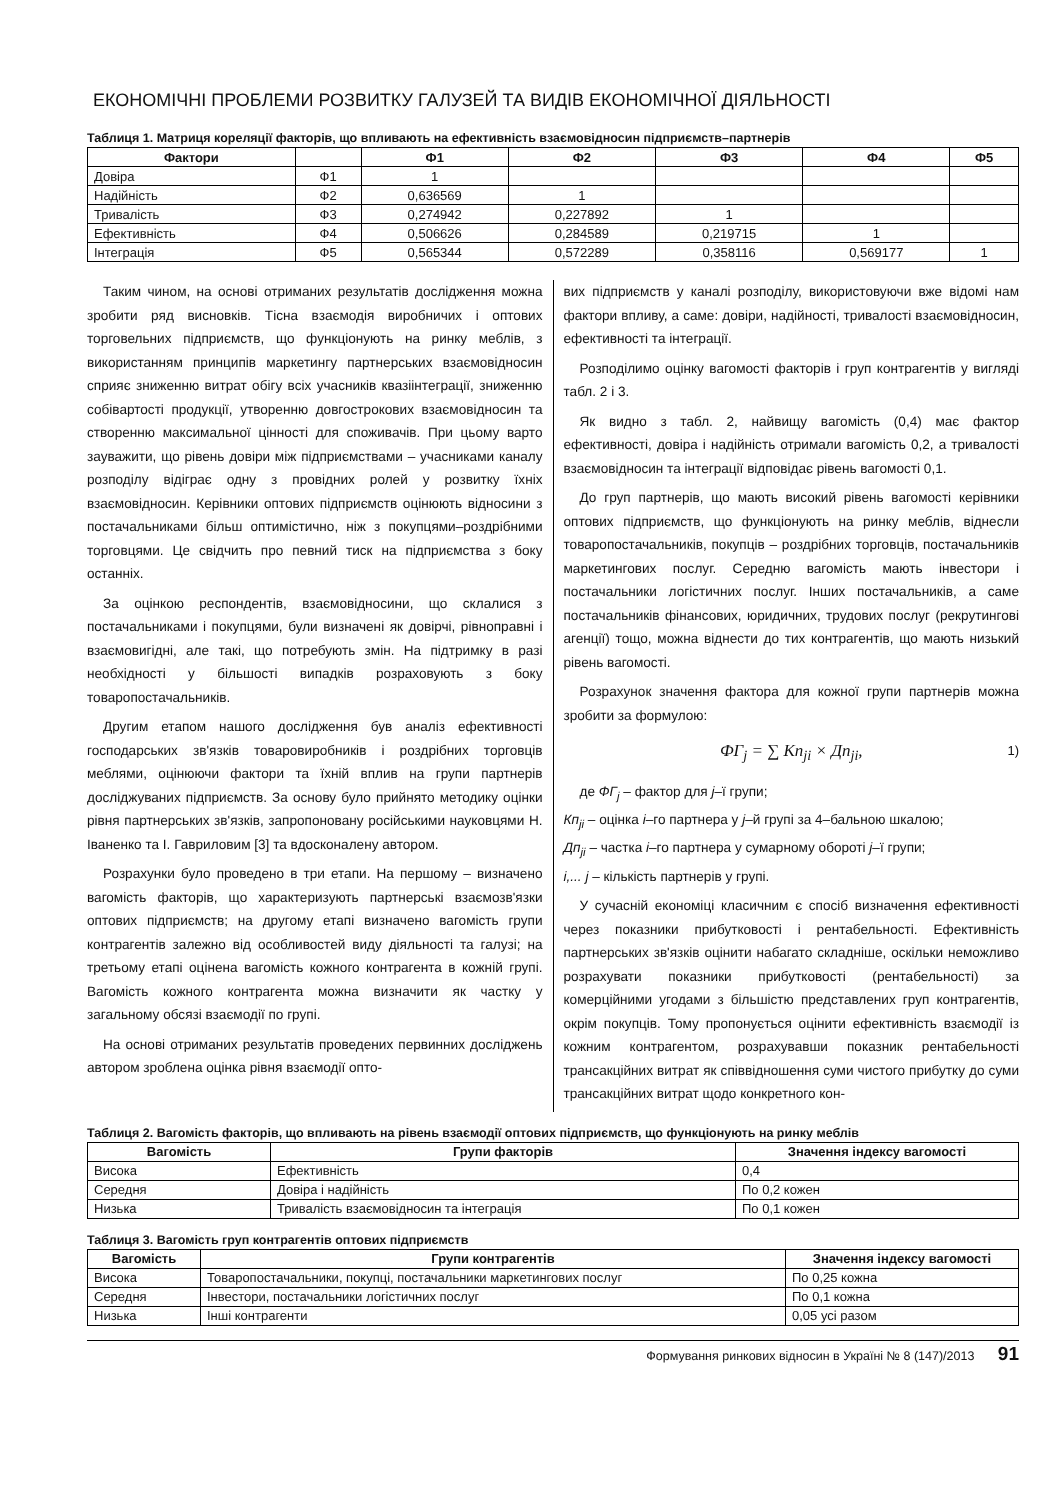ЕКОНОМІЧНІ ПРОБЛЕМИ РОЗВИТКУ ГАЛУЗЕЙ ТА ВИДІВ ЕКОНОМІЧНОЇ ДІЯЛЬНОСТІ
Таблиця 1. Матриця кореляції факторів, що впливають на ефективність взаємовідносин підприємств–партнерів
| Фактори | | Ф1 | Ф2 | Ф3 | Ф4 | Ф5 |
| --- | --- | --- | --- | --- | --- | --- |
| Довіра | Ф1 | 1 | | | | |
| Надійність | Ф2 | 0,636569 | 1 | | | |
| Тривалість | Ф3 | 0,274942 | 0,227892 | 1 | | |
| Ефективність | Ф4 | 0,506626 | 0,284589 | 0,219715 | 1 | |
| Інтеграція | Ф5 | 0,565344 | 0,572289 | 0,358116 | 0,569177 | 1 |
Таким чином, на основі отриманих результатів дослідження можна зробити ряд висновків. Тісна взаємодія виробничих і оптових торговельних підприємств, що функціонують на ринку меблів, з використанням принципів маркетингу партнерських взаємовідносин сприяє зниженню витрат обігу всіх учасників квазіінтеграції, зниженню собівартості продукції, утворенню довгострокових взаємовідносин та створенню максимальної цінності для споживачів. При цьому варто зауважити, що рівень довіри між підприємствами – учасниками каналу розподілу відіграє одну з провідних ролей у розвитку їхніх взаємовідносин. Керівники оптових підприємств оцінюють відносини з постачальниками більш оптимістично, ніж з покупцями–роздрібними торговцями. Це свідчить про певний тиск на підприємства з боку останніх.
За оцінкою респондентів, взаємовідносини, що склалися з постачальниками і покупцями, були визначені як довірчі, рівноправні і взаємовигідні, але такі, що потребують змін. На підтримку в разі необхідності у більшості випадків розраховують з боку товаропостачальників.
Другим етапом нашого дослідження був аналіз ефективності господарських зв'язків товаровиробників і роздрібних торговців меблями, оцінюючи фактори та їхній вплив на групи партнерів досліджуваних підприємств. За основу було прийнято методику оцінки рівня партнерських зв'язків, запропоновану російськими науковцями Н. Іваненко та І. Гавриловим [3] та вдосконалену автором.
Розрахунки було проведено в три етапи. На першому – визначено вагомість факторів, що характеризують партнерські взаємозв'язки оптових підприємств; на другому етапі визначено вагомість групи контрагентів залежно від особливостей виду діяльності та галузі; на третьому етапі оцінена вагомість кожного контрагента в кожній групі. Вагомість кожного контрагента можна визначити як частку у загальному обсязі взаємодії по групі.
На основі отриманих результатів проведених первинних досліджень автором зроблена оцінка рівня взаємодії опто-
вих підприємств у каналі розподілу, використовуючи вже відомі нам фактори впливу, а саме: довіри, надійності, тривалості взаємовідносин, ефективності та інтеграції.
Розподілимо оцінку вагомості факторів і груп контрагентів у вигляді табл. 2 і 3.
Як видно з табл. 2, найвищу вагомість (0,4) має фактор ефективності, довіра і надійність отримали вагомість 0,2, а тривалості взаємовідносин та інтеграції відповідає рівень вагомості 0,1.
До груп партнерів, що мають високий рівень вагомості керівники оптових підприємств, що функціонують на ринку меблів, віднесли товаропостачальників, покупців – роздрібних торговців, постачальників маркетингових послуг. Середню вагомість мають інвестори і постачальники логістичних послуг. Інших постачальників, а саме постачальників фінансових, юридичних, трудових послуг (рекрутингові агенції) тощо, можна віднести до тих контрагентів, що мають низький рівень вагомості.
Розрахунок значення фактора для кожної групи партнерів можна зробити за формулою:
ФГ<sub>j</sub> = ∑ Кп<sub>ji</sub> × Дп<sub>ji</sub>, 1)
де ФГ<sub>j</sub> – фактор для j–ї групи;
Кп<sub>ji</sub> – оцінка i–го партнера у j–й групі за 4–бальною шкалою;
Дп<sub>ji</sub> – частка i–го партнера у сумарному обороті j–ї групи;
i,... j – кількість партнерів у групі.
У сучасній економіці класичним є спосіб визначення ефективності через показники прибутковості і рентабельності. Ефективність партнерських зв'язків оцінити набагато складніше, оскільки неможливо розрахувати показники прибутковості (рентабельності) за комерційними угодами з більшістю представлених груп контрагентів, окрім покупців. Тому пропонується оцінити ефективність взаємодії із кожним контрагентом, розрахувавши показник рентабельності трансакційних витрат як співвідношення суми чистого прибутку до суми трансакційних витрат щодо конкретного кон-
Таблиця 2. Вагомість факторів, що впливають на рівень взаємодії оптових підприємств, що функціонують на ринку меблів
| Вагомість | Групи факторів | Значення індексу вагомості |
| --- | --- | --- |
| Висока | Ефективність | 0,4 |
| Середня | Довіра і надійність | По 0,2 кожен |
| Низька | Тривалість взаємовідносин та інтеграція | По 0,1 кожен |
Таблиця 3. Вагомість груп контрагентів оптових підприємств
| Вагомість | Групи контрагентів | Значення індексу вагомості |
| --- | --- | --- |
| Висока | Товаропостачальники, покупці, постачальники маркетингових послуг | По 0,25 кожна |
| Середня | Інвестори, постачальники логістичних послуг | По 0,1 кожна |
| Низька | Інші контрагенти | 0,05 усі разом |
Формування ринкових відносин в Україні № 8 (147)/2013 91